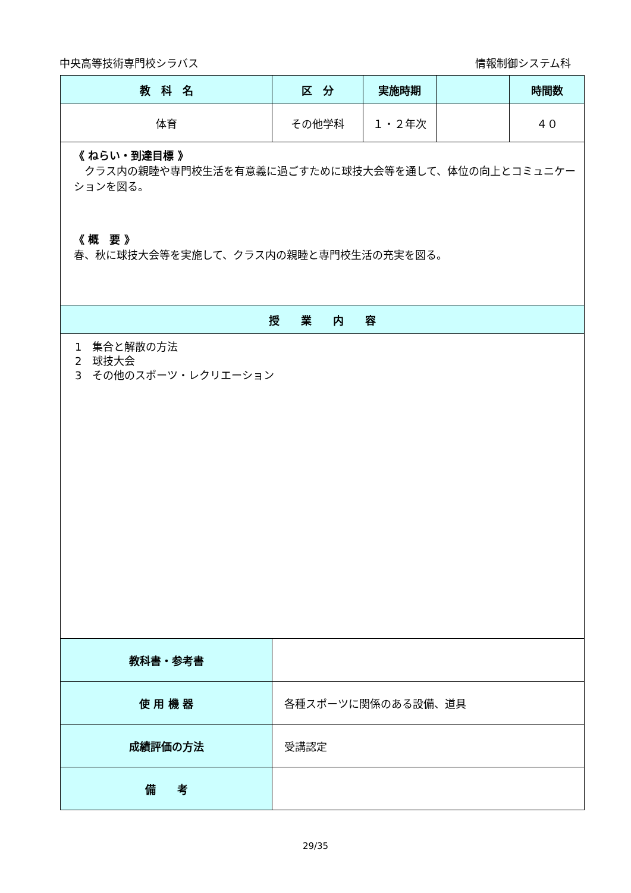中央高等技術専門校シラバス 情報制御システム科
| 教 科 名 | 区 分 | 実施時期 | | 時間数 |
| --- | --- | --- | --- | --- |
| 体育 | その他学科 | １・２年次 | | ４０ |
| 《 ねらい・到達目標 》 クラス内の親睦や専門校生活を有意義に過ごすために球技大会等を通して、体位の向上とコミュニケーションを図る。 《 概 要 》 春、秋に球技大会等を実施して、クラス内の親睦と専門校生活の充実を図る。 | | | | |
| 授 業 内 容 | | | | |
| 1 集合と解散の方法 2 球技大会 3 その他のスポーツ・レクリエーション | | | | |
| 教科書・参考書 | | | | |
| 使 用 機 器 | 各種スポーツに関係のある設備、道具 | | | |
| 成績評価の方法 | 受講認定 | | | |
| 備 考 | | | | |
29/35